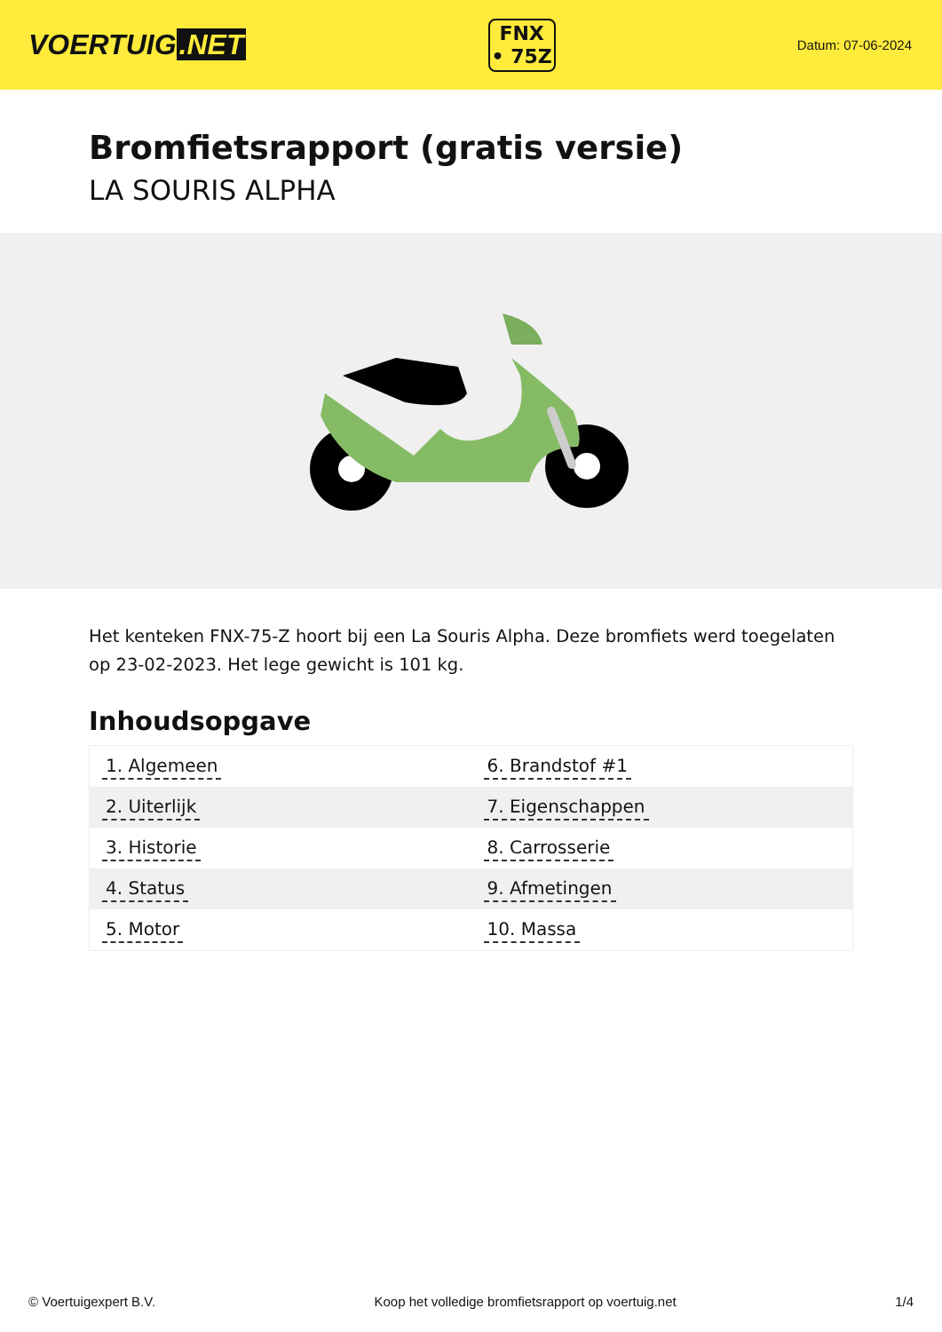VOERTUIG.NET
FNX
• 75Z
Datum: 07-06-2024
Bromfietsrapport (gratis versie)
LA SOURIS ALPHA
Het kenteken FNX-75-Z hoort bij een La Souris Alpha. Deze bromfiets werd toegelaten op 23-02-2023. Het lege gewicht is 101 kg.
Inhoudsopgave
| 1. Algemeen | 6. Brandstof #1 |
| 2. Uiterlijk | 7. Eigenschappen |
| 3. Historie | 8. Carrosserie |
| 4. Status | 9. Afmetingen |
| 5. Motor | 10. Massa |
© Voertuigexpert B.V. Koop het volledige bromfietsrapport op voertuig.net 1/4